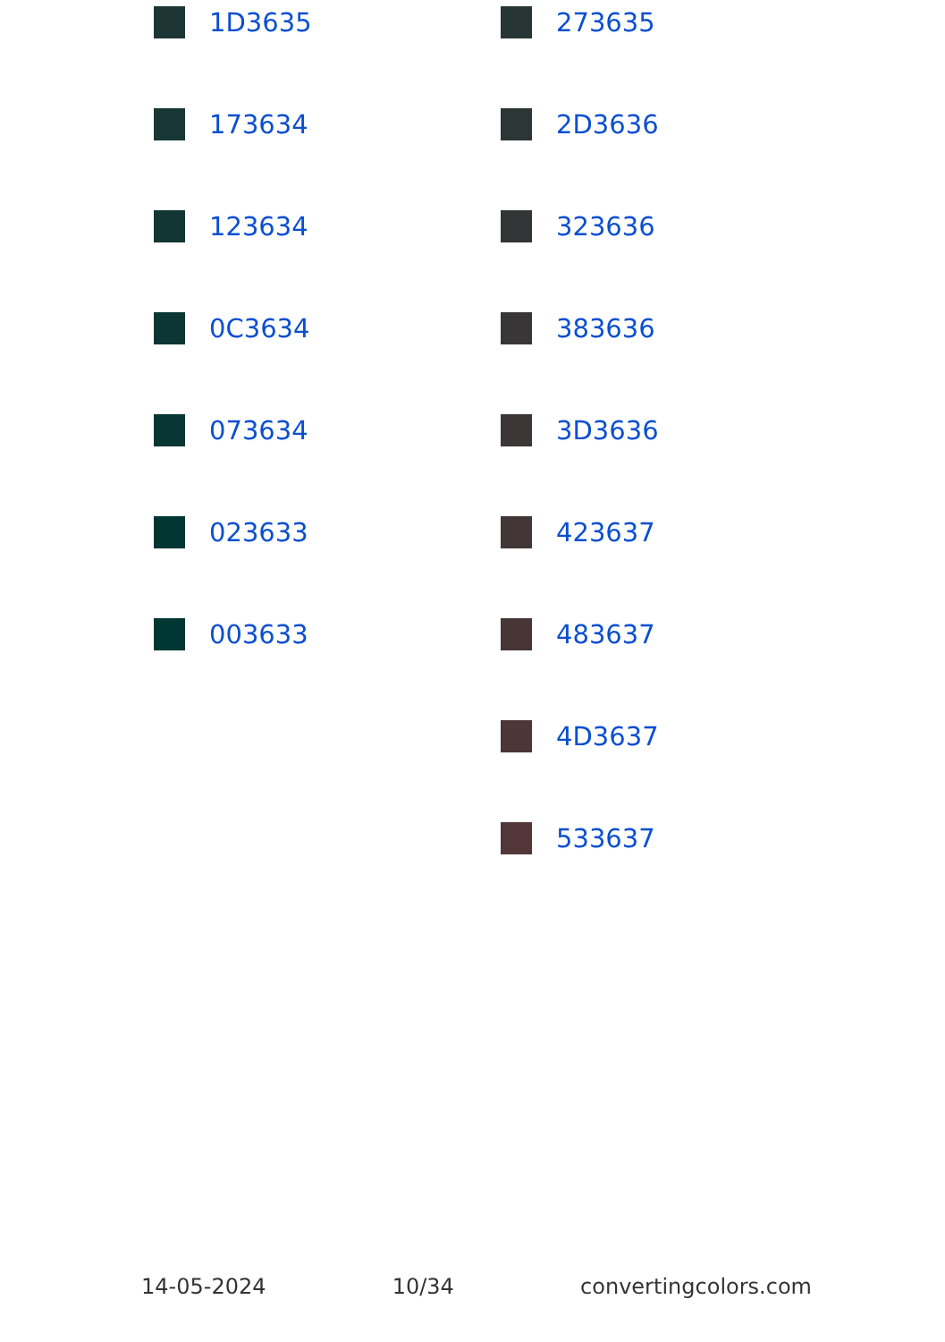1D3635
173634
123634
0C3634
073634
023633
003633
273635
2D3636
323636
383636
3D3636
423637
483637
4D3637
533637
14-05-2024 10/34 convertingcolors.com